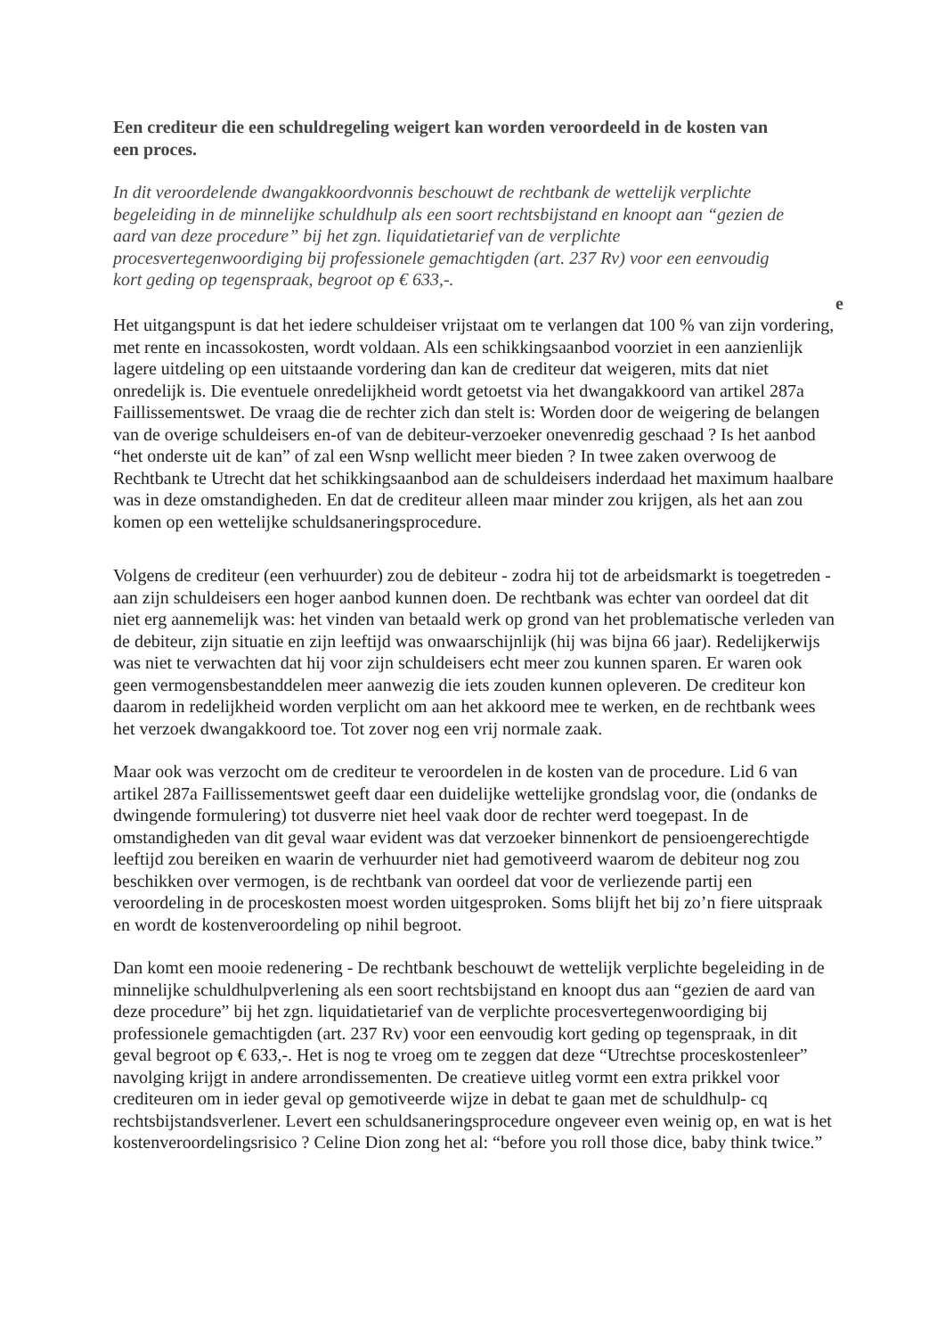Een crediteur die een schuldregeling weigert kan worden veroordeeld in de kosten van een proces.
In dit veroordelende dwangakkoordvonnis beschouwt de rechtbank de wettelijk verplichte begeleiding in de minnelijke schuldhulp als een soort rechtsbijstand en knoopt aan “gezien de aard van deze procedure” bij het zgn. liquidatietarief van de verplichte procesvertegenwoordiging bij professionele gemachtigden (art. 237 Rv) voor een eenvoudig kort geding op tegenspraak, begroot op € 633,-.
e
Het uitgangspunt is dat het iedere schuldeiser vrijstaat om te verlangen dat 100 % van zijn vordering, met rente en incassokosten, wordt voldaan. Als een schikkingsaanbod voorziet in een aanzienlijk lagere uitdeling op een uitstaande vordering dan kan de crediteur dat weigeren, mits dat niet onredelijk is. Die eventuele onredelijkheid wordt getoetst via het dwangakkoord van artikel 287a Faillissementswet. De vraag die de rechter zich dan stelt is: Worden door de weigering de belangen van de overige schuldeisers en-of van de debiteur-verzoeker onevenredig geschaad ? Is het aanbod “het onderste uit de kan” of zal een Wsnp wellicht meer bieden ? In twee zaken overwoog de Rechtbank te Utrecht dat het schikkingsaanbod aan de schuldeisers inderdaad het maximum haalbare was in deze omstandigheden. En dat de crediteur alleen maar minder zou krijgen, als het aan zou komen op een wettelijke schuldsaneringsprocedure.
Volgens de crediteur (een verhuurder) zou de debiteur - zodra hij tot de arbeidsmarkt is toegetreden - aan zijn schuldeisers een hoger aanbod kunnen doen. De rechtbank was echter van oordeel dat dit niet erg aannemelijk was: het vinden van betaald werk op grond van het problematische verleden van de debiteur, zijn situatie en zijn leeftijd was onwaarschijnlijk (hij was bijna 66 jaar). Redelijkerwijs was niet te verwachten dat hij voor zijn schuldeisers echt meer zou kunnen sparen. Er waren ook geen vermogensbestanddelen meer aanwezig die iets zouden kunnen opleveren. De crediteur kon daarom in redelijkheid worden verplicht om aan het akkoord mee te werken, en de rechtbank wees het verzoek dwangakkoord toe. Tot zover nog een vrij normale zaak.
Maar ook was verzocht om de crediteur te veroordelen in de kosten van de procedure. Lid 6 van artikel 287a Faillissementswet geeft daar een duidelijke wettelijke grondslag voor, die (ondanks de dwingende formulering) tot dusverre niet heel vaak door de rechter werd toegepast. In de omstandigheden van dit geval waar evident was dat verzoeker binnenkort de pensioengerechtigde leeftijd zou bereiken en waarin de verhuurder niet had gemotiveerd waarom de debiteur nog zou beschikken over vermogen, is de rechtbank van oordeel dat voor de verliezende partij een veroordeling in de proceskosten moest worden uitgesproken. Soms blijft het bij zo’n fiere uitspraak en wordt de kostenveroordeling op nihil begroot.
Dan komt een mooie redenering - De rechtbank beschouwt de wettelijk verplichte begeleiding in de minnelijke schuldhulpverlening als een soort rechtsbijstand en knoopt dus aan “gezien de aard van deze procedure” bij het zgn. liquidatietarief van de verplichte procesvertegenwoordiging bij professionele gemachtigden (art. 237 Rv) voor een eenvoudig kort geding op tegenspraak, in dit geval begroot op € 633,-. Het is nog te vroeg om te zeggen dat deze “Utrechtse proceskostenleer” navolging krijgt in andere arrondissementen. De creatieve uitleg vormt een extra prikkel voor crediteuren om in ieder geval op gemotiveerde wijze in debat te gaan met de schuldhulp- cq rechtsbijstandsverlener. Levert een schuldsaneringsprocedure ongeveer even weinig op, en wat is het kostenveroordelingsrisico ? Celine Dion zong het al: “before you roll those dice, baby think twice.”